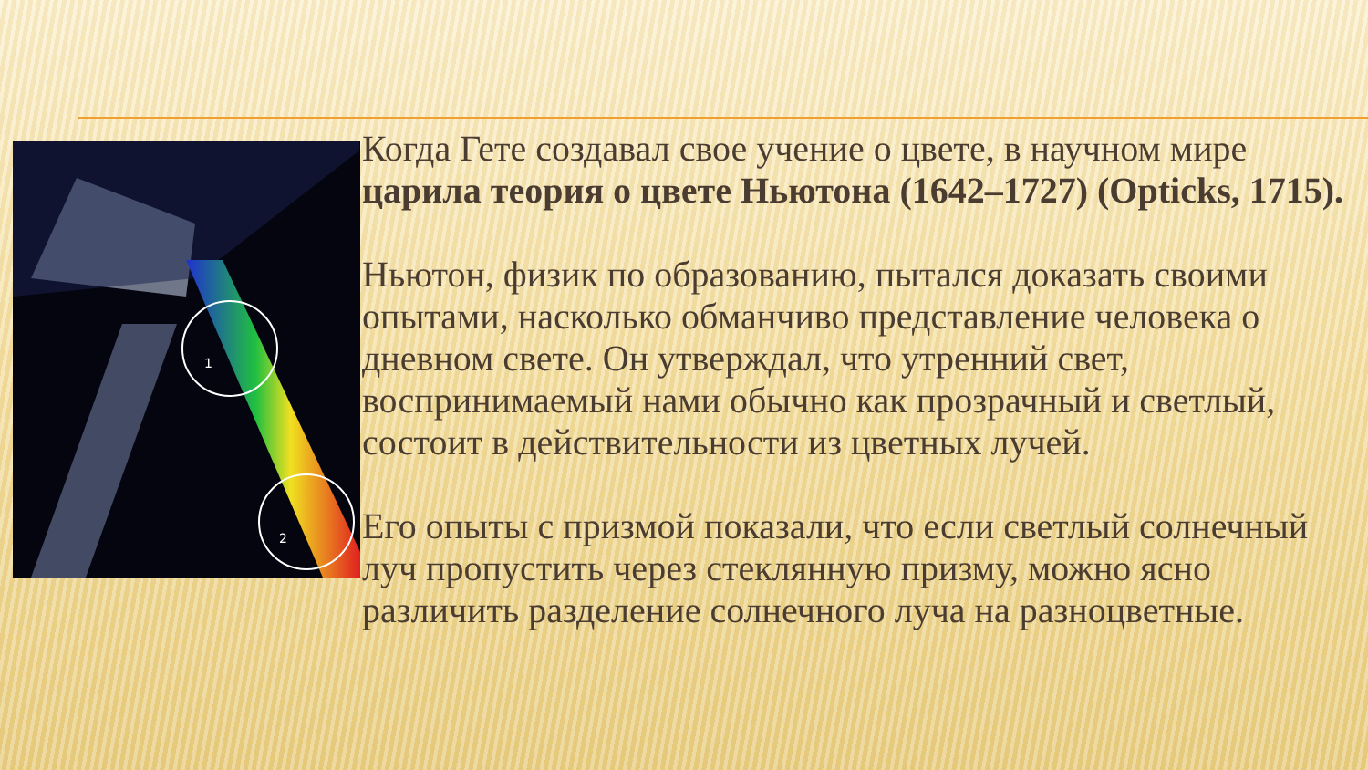1
2
Когда Гете создавал свое учение о цвете, в научном мире царила теория о цвете Ньютона (1642–1727) (Opticks, 1715).
Ньютон, физик по образованию, пытался доказать своими опытами, насколько обманчиво представление человека о дневном свете. Он утверждал, что утренний свет, воспринимаемый нами обычно как прозрачный и светлый, состоит в действительности из цветных лучей.
Его опыты с призмой показали, что если светлый солнечный луч пропустить через стеклянную призму, можно ясно различить разделение солнечного луча на разноцветные.